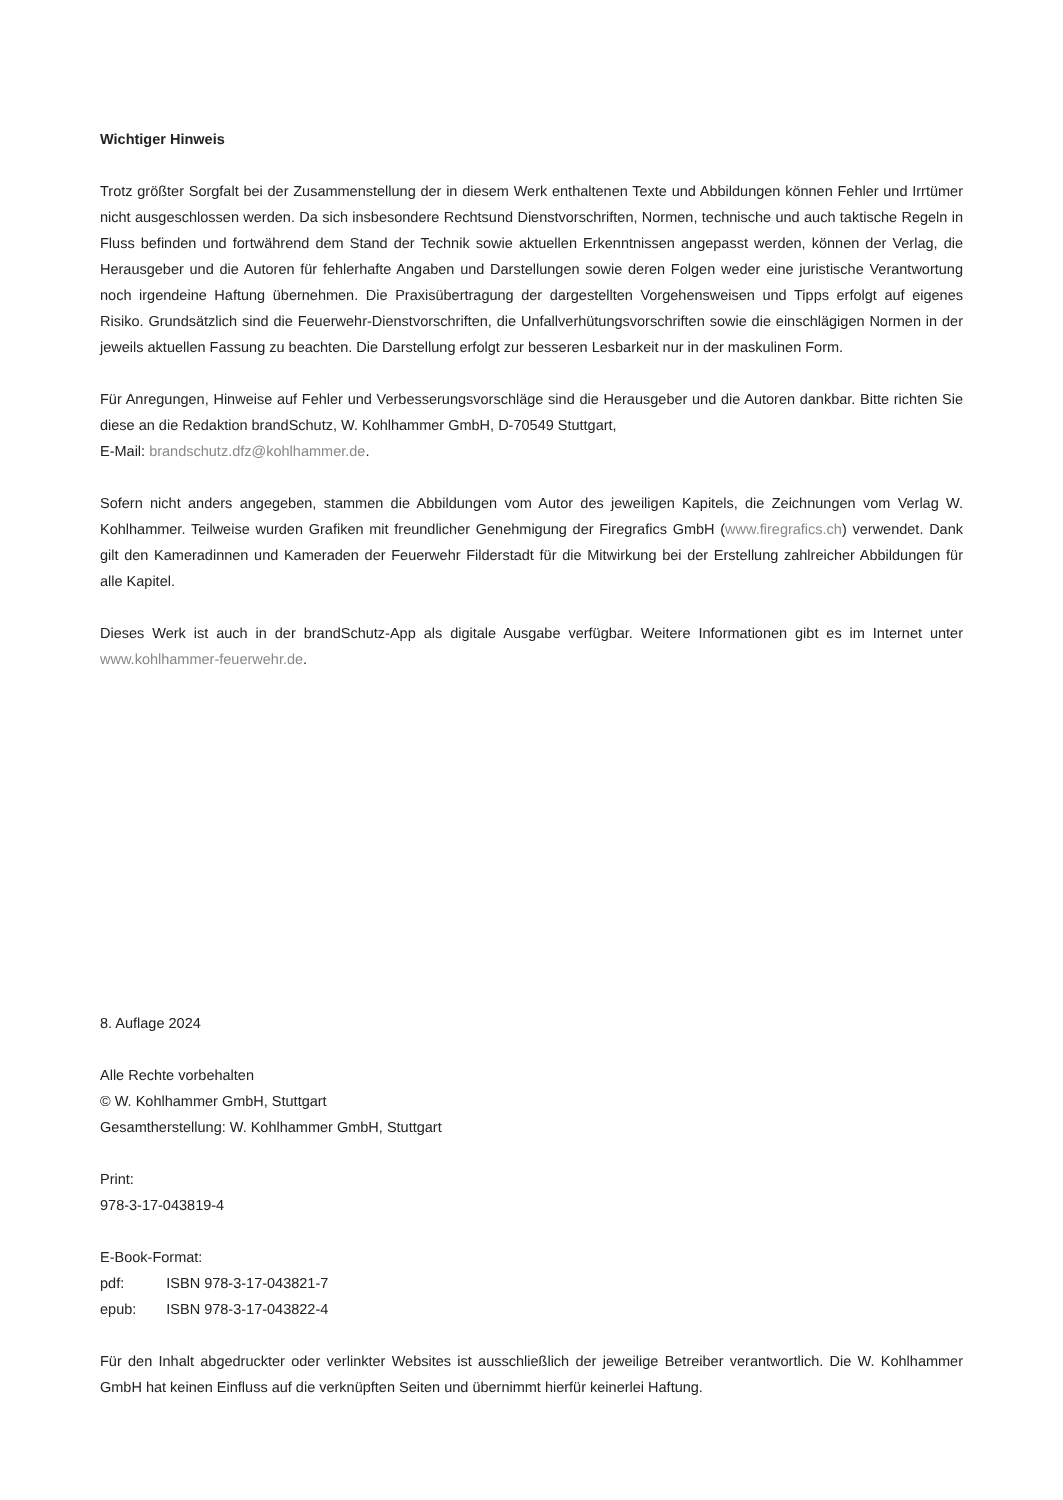Wichtiger Hinweis
Trotz größter Sorgfalt bei der Zusammenstellung der in diesem Werk enthaltenen Texte und Abbildungen können Fehler und Irrtümer nicht ausgeschlossen werden. Da sich insbesondere Rechtsund Dienstvorschriften, Normen, technische und auch taktische Regeln in Fluss befinden und fortwährend dem Stand der Technik sowie aktuellen Erkenntnissen angepasst werden, können der Verlag, die Herausgeber und die Autoren für fehlerhafte Angaben und Darstellungen sowie deren Folgen weder eine juristische Verantwortung noch irgendeine Haftung übernehmen. Die Praxisübertragung der dargestellten Vorgehensweisen und Tipps erfolgt auf eigenes Risiko. Grundsätzlich sind die Feuerwehr-Dienstvorschriften, die Unfallverhütungsvorschriften sowie die einschlägigen Normen in der jeweils aktuellen Fassung zu beachten. Die Darstellung erfolgt zur besseren Lesbarkeit nur in der maskulinen Form.
Für Anregungen, Hinweise auf Fehler und Verbesserungsvorschläge sind die Herausgeber und die Autoren dankbar. Bitte richten Sie diese an die Redaktion brandSchutz, W. Kohlhammer GmbH, D-70549 Stuttgart,
E-Mail: brandschutz.dfz@kohlhammer.de.
Sofern nicht anders angegeben, stammen die Abbildungen vom Autor des jeweiligen Kapitels, die Zeichnungen vom Verlag W. Kohlhammer. Teilweise wurden Grafiken mit freundlicher Genehmigung der Firegrafics GmbH (www.firegrafics.ch) verwendet. Dank gilt den Kameradinnen und Kameraden der Feuerwehr Filderstadt für die Mitwirkung bei der Erstellung zahlreicher Abbildungen für alle Kapitel.
Dieses Werk ist auch in der brandSchutz-App als digitale Ausgabe verfügbar. Weitere Informationen gibt es im Internet unter www.kohlhammer-feuerwehr.de.
8. Auflage 2024
Alle Rechte vorbehalten
© W. Kohlhammer GmbH, Stuttgart
Gesamtherstellung: W. Kohlhammer GmbH, Stuttgart
Print:
978-3-17-043819-4
E-Book-Format:
| pdf: | ISBN 978-3-17-043821-7 |
| epub: | ISBN 978-3-17-043822-4 |
Für den Inhalt abgedruckter oder verlinkter Websites ist ausschließlich der jeweilige Betreiber verantwortlich. Die W. Kohlhammer GmbH hat keinen Einfluss auf die verknüpften Seiten und übernimmt hierfür keinerlei Haftung.